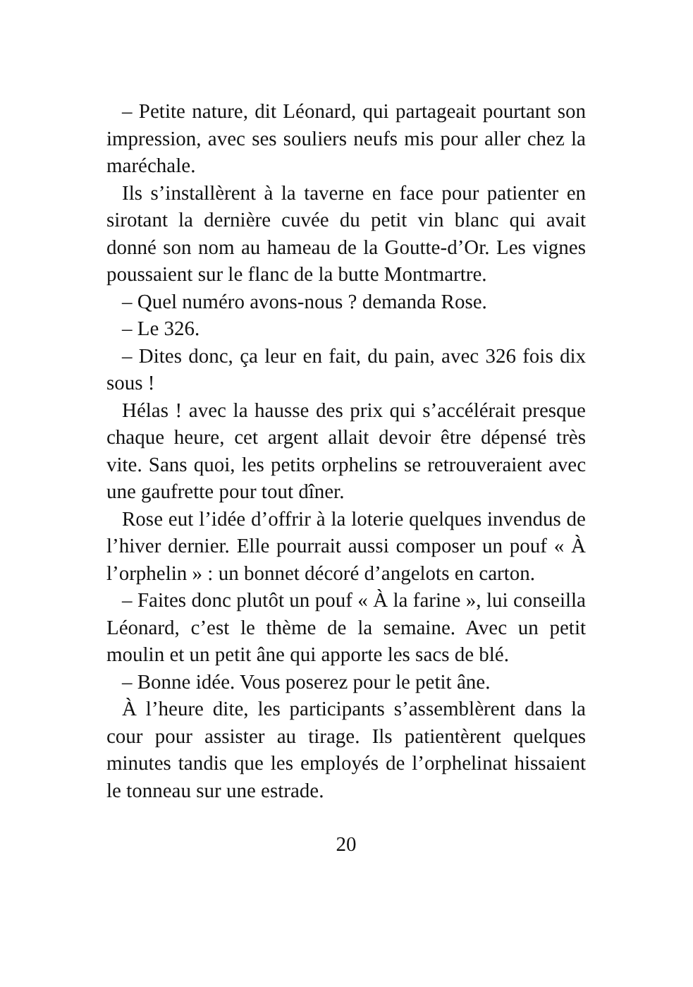– Petite nature, dit Léonard, qui partageait pourtant son impression, avec ses souliers neufs mis pour aller chez la maréchale.
Ils s’installèrent à la taverne en face pour patienter en sirotant la dernière cuvée du petit vin blanc qui avait donné son nom au hameau de la Goutte-d’Or. Les vignes poussaient sur le flanc de la butte Montmartre.
– Quel numéro avons-nous ? demanda Rose.
– Le 326.
– Dites donc, ça leur en fait, du pain, avec 326 fois dix sous !
Hélas ! avec la hausse des prix qui s’accélérait presque chaque heure, cet argent allait devoir être dépensé très vite. Sans quoi, les petits orphelins se retrouveraient avec une gaufrette pour tout dîner.
Rose eut l’idée d’offrir à la loterie quelques invendus de l’hiver dernier. Elle pourrait aussi composer un pouf « À l’orphelin » : un bonnet décoré d’angelots en carton.
– Faites donc plutôt un pouf « À la farine », lui conseilla Léonard, c’est le thème de la semaine. Avec un petit moulin et un petit âne qui apporte les sacs de blé.
– Bonne idée. Vous poserez pour le petit âne.
À l’heure dite, les participants s’assemblèrent dans la cour pour assister au tirage. Ils patientèrent quelques minutes tandis que les employés de l’orphelinat hissaient le tonneau sur une estrade.
20